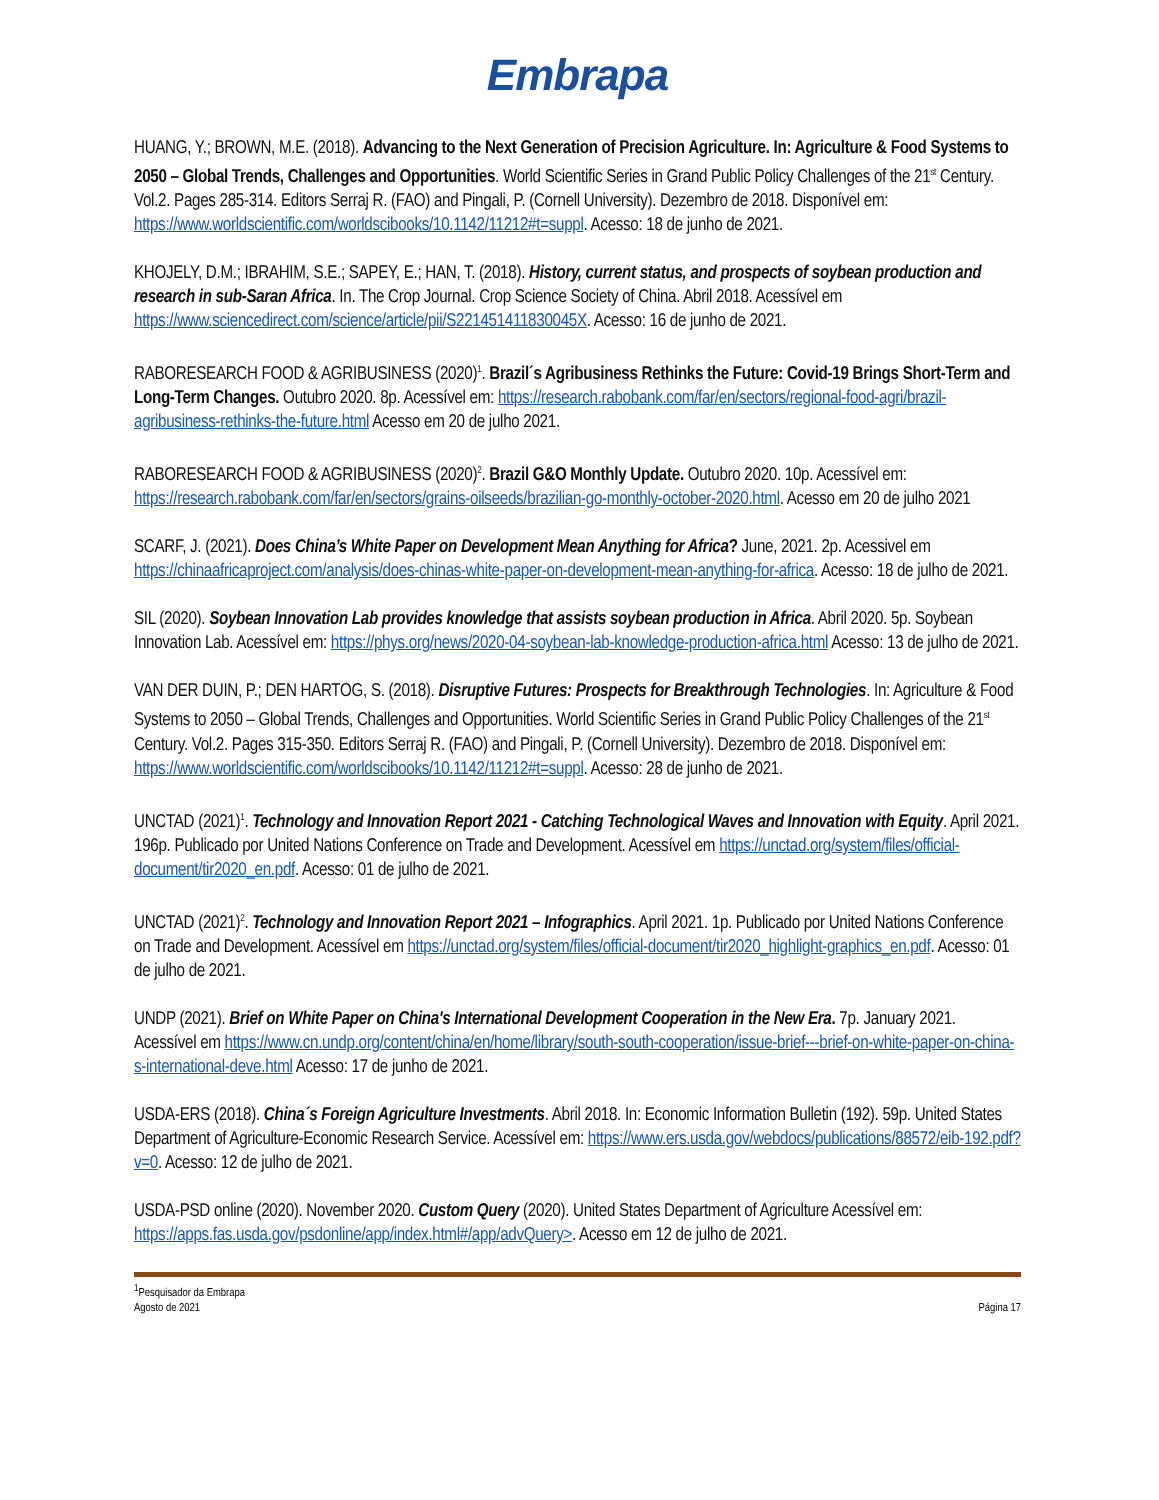Embrapa
HUANG, Y.; BROWN, M.E. (2018). Advancing to the Next Generation of Precision Agriculture. In: Agriculture & Food Systems to 2050 – Global Trends, Challenges and Opportunities. World Scientific Series in Grand Public Policy Challenges of the 21<sup>st</sup> Century. Vol.2. Pages 285-314. Editors Serraj R. (FAO) and Pingali, P. (Cornell University). Dezembro de 2018. Disponível em: https://www.worldscientific.com/worldscibooks/10.1142/11212#t=suppl. Acesso: 18 de junho de 2021.
KHOJELY, D.M.; IBRAHIM, S.E.; SAPEY, E.; HAN, T. (2018). History, current status, and prospects of soybean production and research in sub-Saran Africa. In. The Crop Journal. Crop Science Society of China. Abril 2018. Acessível em https://www.sciencedirect.com/science/article/pii/S221451411830045X. Acesso: 16 de junho de 2021.
RABORESEARCH FOOD & AGRIBUSINESS (2020)<sup>1</sup>. Brazil´s Agribusiness Rethinks the Future: Covid-19 Brings Short-Term and Long-Term Changes. Outubro 2020. 8p. Acessível em: https://research.rabobank.com/far/en/sectors/regional-food-agri/brazil-agribusiness-rethinks-the-future.html Acesso em 20 de julho 2021.
RABORESEARCH FOOD & AGRIBUSINESS (2020)<sup>2</sup>. Brazil G&O Monthly Update. Outubro 2020. 10p. Acessível em: https://research.rabobank.com/far/en/sectors/grains-oilseeds/brazilian-go-monthly-october-2020.html. Acesso em 20 de julho 2021
SCARF, J. (2021). Does China’s White Paper on Development Mean Anything for Africa? June, 2021. 2p. Acessivel em https://chinaafricaproject.com/analysis/does-chinas-white-paper-on-development-mean-anything-for-africa. Acesso: 18 de julho de 2021.
SIL (2020). Soybean Innovation Lab provides knowledge that assists soybean production in Africa. Abril 2020. 5p. Soybean Innovation Lab. Acessível em: https://phys.org/news/2020-04-soybean-lab-knowledge-production-africa.html Acesso: 13 de julho de 2021.
VAN DER DUIN, P.; DEN HARTOG, S. (2018). Disruptive Futures: Prospects for Breakthrough Technologies. In: Agriculture & Food Systems to 2050 – Global Trends, Challenges and Opportunities. World Scientific Series in Grand Public Policy Challenges of the 21<sup>st</sup> Century. Vol.2. Pages 315-350. Editors Serraj R. (FAO) and Pingali, P. (Cornell University). Dezembro de 2018. Disponível em: https://www.worldscientific.com/worldscibooks/10.1142/11212#t=suppl. Acesso: 28 de junho de 2021.
UNCTAD (2021)<sup>1</sup>. Technology and Innovation Report 2021 - Catching Technological Waves and Innovation with Equity. April 2021. 196p. Publicado por United Nations Conference on Trade and Development. Acessível em https://unctad.org/system/files/official-document/tir2020_en.pdf. Acesso: 01 de julho de 2021.
UNCTAD (2021)<sup>2</sup>. Technology and Innovation Report 2021 – Infographics. April 2021. 1p. Publicado por United Nations Conference on Trade and Development. Acessível em https://unctad.org/system/files/official-document/tir2020_highlight-graphics_en.pdf. Acesso: 01 de julho de 2021.
UNDP (2021). Brief on White Paper on China's International Development Cooperation in the New Era. 7p. January 2021. Acessível em https://www.cn.undp.org/content/china/en/home/library/south-south-cooperation/issue-brief---brief-on-white-paper-on-china-s-international-deve.html Acesso: 17 de junho de 2021.
USDA-ERS (2018). China´s Foreign Agriculture Investments. Abril 2018. In: Economic Information Bulletin (192). 59p. United States Department of Agriculture-Economic Research Service. Acessível em: https://www.ers.usda.gov/webdocs/publications/88572/eib-192.pdf?v=0. Acesso: 12 de julho de 2021.
USDA-PSD online (2020). November 2020. Custom Query (2020). United States Department of Agriculture Acessível em: https://apps.fas.usda.gov/psdonline/app/index.html#/app/advQuery>. Acesso em 12 de julho de 2021.
<sup>1</sup> Pesquisador da Embrapa
Agosto de 2021
Página 17